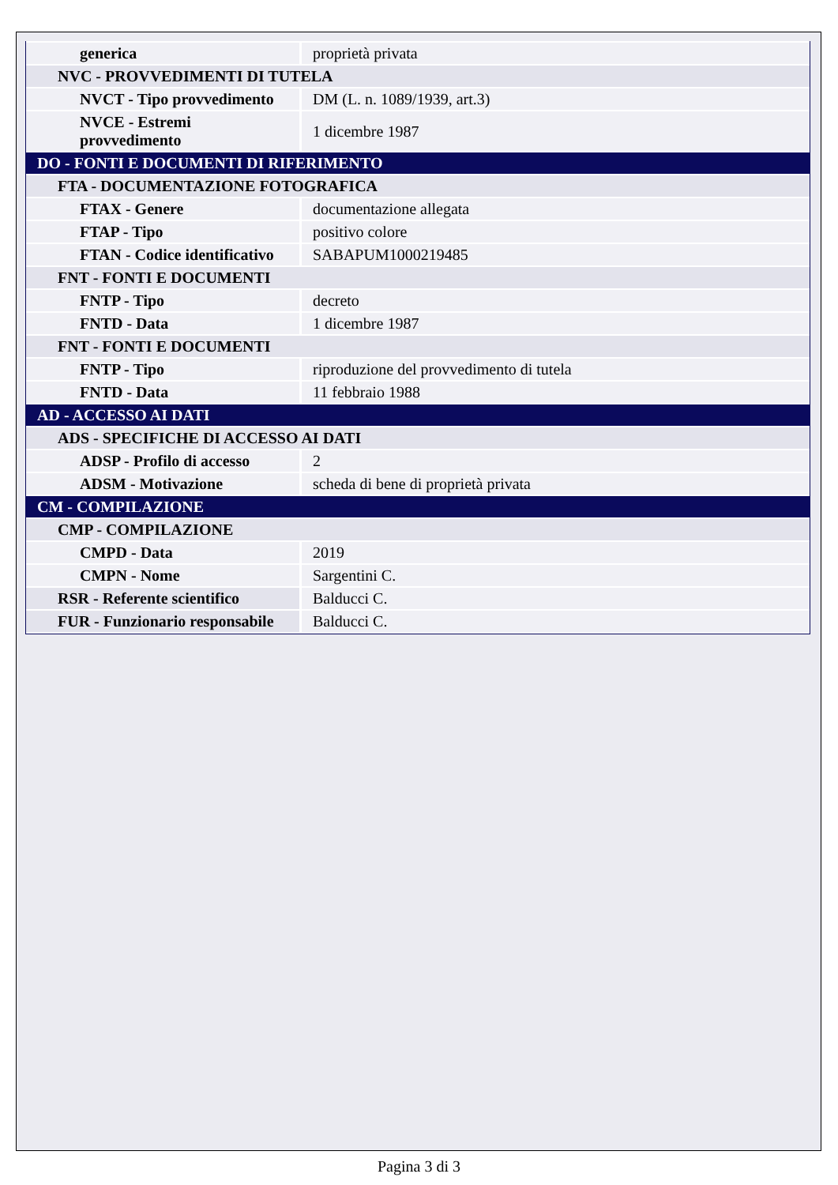| generica | proprietà privata |
| NVC - PROVVEDIMENTI DI TUTELA | |
| NVCT - Tipo provvedimento | DM (L. n. 1089/1939, art.3) |
| NVCE - Estremi provvedimento | 1 dicembre 1987 |
| DO - FONTI E DOCUMENTI DI RIFERIMENTO | |
| FTA - DOCUMENTAZIONE FOTOGRAFICA | |
| FTAX - Genere | documentazione allegata |
| FTAP - Tipo | positivo colore |
| FTAN - Codice identificativo | SABAPUM1000219485 |
| FNT - FONTI E DOCUMENTI | |
| FNTP - Tipo | decreto |
| FNTD - Data | 1 dicembre 1987 |
| FNT - FONTI E DOCUMENTI | |
| FNTP - Tipo | riproduzione del provvedimento di tutela |
| FNTD - Data | 11 febbraio 1988 |
| AD - ACCESSO AI DATI | |
| ADS - SPECIFICHE DI ACCESSO AI DATI | |
| ADSP - Profilo di accesso | 2 |
| ADSM - Motivazione | scheda di bene di proprietà privata |
| CM - COMPILAZIONE | |
| CMP - COMPILAZIONE | |
| CMPD - Data | 2019 |
| CMPN - Nome | Sargentini C. |
| RSR - Referente scientifico | Balducci C. |
| FUR - Funzionario responsabile | Balducci C. |
Pagina 3 di 3